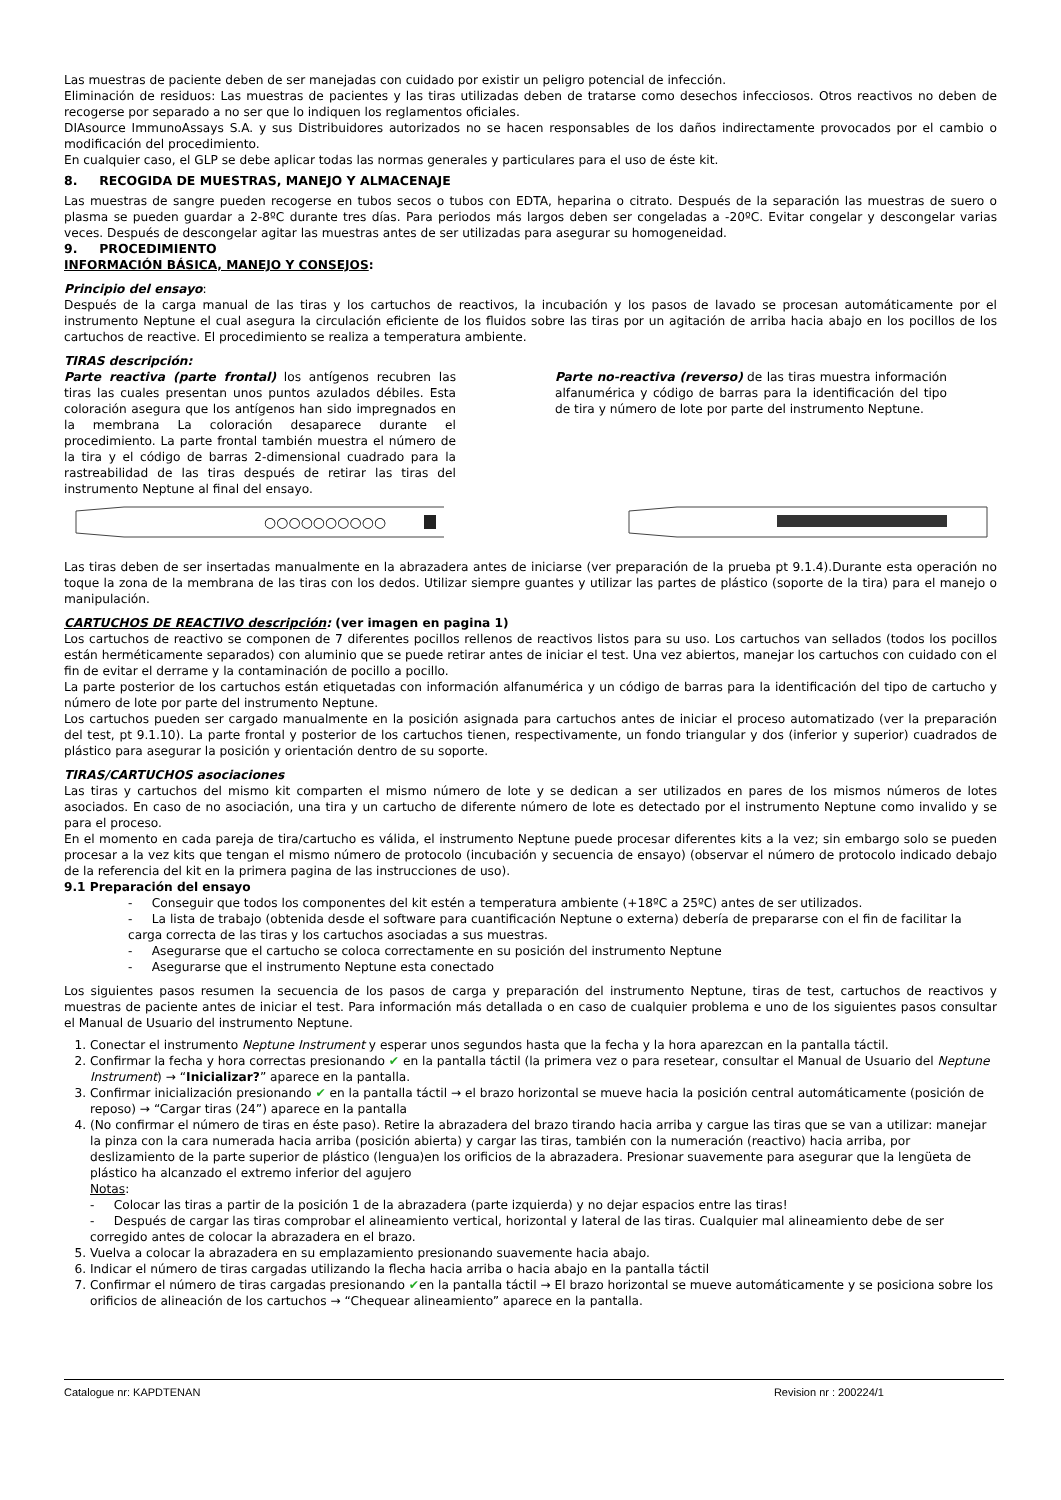Las muestras de paciente deben de ser manejadas con cuidado por existir un peligro potencial de infección.
Eliminación de residuos: Las muestras de pacientes y las tiras utilizadas deben de tratarse como desechos infecciosos. Otros reactivos no deben de recogerse por separado a no ser que lo indiquen los reglamentos oficiales.
DIAsource ImmunoAssays S.A. y sus Distribuidores autorizados no se hacen responsables de los daños indirectamente provocados por el cambio o modificación del procedimiento.
En cualquier caso, el GLP se debe aplicar todas las normas generales y particulares para el uso de éste kit.
8. RECOGIDA DE MUESTRAS, MANEJO Y ALMACENAJE
Las muestras de sangre pueden recogerse en tubos secos o tubos con EDTA, heparina o citrato. Después de la separación las muestras de suero o plasma se pueden guardar a 2-8ºC durante tres días. Para periodos más largos deben ser congeladas a -20ºC. Evitar congelar y descongelar varias veces. Después de descongelar agitar las muestras antes de ser utilizadas para asegurar su homogeneidad.
9. PROCEDIMIENTO
INFORMACIÓN BÁSICA, MANEJO Y CONSEJOS:
Principio del ensayo:
Después de la carga manual de las tiras y los cartuchos de reactivos, la incubación y los pasos de lavado se procesan automáticamente por el instrumento Neptune el cual asegura la circulación eficiente de los fluidos sobre las tiras por un agitación de arriba hacia abajo en los pocillos de los cartuchos de reactive. El procedimiento se realiza a temperatura ambiente.
TIRAS descripción:
Parte reactiva (parte frontal) los antígenos recubren las tiras las cuales presentan unos puntos azulados débiles. Esta coloración asegura que los antígenos han sido impregnados en la membrana La coloración desaparece durante el procedimiento. La parte frontal también muestra el número de la tira y el código de barras 2-dimensional cuadrado para la rastreabilidad de las tiras después de retirar las tiras del instrumento Neptune al final del ensayo.
Parte no-reactiva (reverso) de las tiras muestra información alfanumérica y código de barras para la identificación del tipo de tira y número de lote por parte del instrumento Neptune.
○○○○○○○○○○
Las tiras deben de ser insertadas manualmente en la abrazadera antes de iniciarse (ver preparación de la prueba pt 9.1.4).Durante esta operación no toque la zona de la membrana de las tiras con los dedos. Utilizar siempre guantes y utilizar las partes de plástico (soporte de la tira) para el manejo o manipulación.
CARTUCHOS DE REACTIVO descripción: (ver imagen en pagina 1)
Los cartuchos de reactivo se componen de 7 diferentes pocillos rellenos de reactivos listos para su uso. Los cartuchos van sellados (todos los pocillos están herméticamente separados) con aluminio que se puede retirar antes de iniciar el test. Una vez abiertos, manejar los cartuchos con cuidado con el fin de evitar el derrame y la contaminación de pocillo a pocillo.
La parte posterior de los cartuchos están etiquetadas con información alfanumérica y un código de barras para la identificación del tipo de cartucho y número de lote por parte del instrumento Neptune.
Los cartuchos pueden ser cargado manualmente en la posición asignada para cartuchos antes de iniciar el proceso automatizado (ver la preparación del test, pt 9.1.10). La parte frontal y posterior de los cartuchos tienen, respectivamente, un fondo triangular y dos (inferior y superior) cuadrados de plástico para asegurar la posición y orientación dentro de su soporte.
TIRAS/CARTUCHOS asociaciones
Las tiras y cartuchos del mismo kit comparten el mismo número de lote y se dedican a ser utilizados en pares de los mismos números de lotes asociados. En caso de no asociación, una tira y un cartucho de diferente número de lote es detectado por el instrumento Neptune como invalido y se para el proceso.
En el momento en cada pareja de tira/cartucho es válida, el instrumento Neptune puede procesar diferentes kits a la vez; sin embargo solo se pueden procesar a la vez kits que tengan el mismo número de protocolo (incubación y secuencia de ensayo) (observar el número de protocolo indicado debajo de la referencia del kit en la primera pagina de las instrucciones de uso).
9.1 Preparación del ensayo
- Conseguir que todos los componentes del kit estén a temperatura ambiente (+18ºC a 25ºC) antes de ser utilizados.
- La lista de trabajo (obtenida desde el software para cuantificación Neptune o externa) debería de prepararse con el fin de facilitar la carga correcta de las tiras y los cartuchos asociadas a sus muestras.
- Asegurarse que el cartucho se coloca correctamente en su posición del instrumento Neptune
- Asegurarse que el instrumento Neptune esta conectado
Los siguientes pasos resumen la secuencia de los pasos de carga y preparación del instrumento Neptune, tiras de test, cartuchos de reactivos y muestras de paciente antes de iniciar el test. Para información más detallada o en caso de cualquier problema e uno de los siguientes pasos consultar el Manual de Usuario del instrumento Neptune.
1. Conectar el instrumento Neptune Instrument y esperar unos segundos hasta que la fecha y la hora aparezcan en la pantalla táctil.
2. Confirmar la fecha y hora correctas presionando ✔ en la pantalla táctil (la primera vez o para resetear, consultar el Manual de Usuario del Neptune Instrument) → “Inicializar?” aparece en la pantalla.
3. Confirmar inicialización presionando ✔ en la pantalla táctil → el brazo horizontal se mueve hacia la posición central automáticamente (posición de reposo) → “Cargar tiras (24”) aparece en la pantalla
4. (No confirmar el número de tiras en éste paso). Retire la abrazadera del brazo tirando hacia arriba y cargue las tiras que se van a utilizar: manejar la pinza con la cara numerada hacia arriba (posición abierta) y cargar las tiras, también con la numeración (reactivo) hacia arriba, por deslizamiento de la parte superior de plástico (lengua)en los orificios de la abrazadera. Presionar suavemente para asegurar que la lengüeta de plástico ha alcanzado el extremo inferior del agujero
Notas:
- Colocar las tiras a partir de la posición 1 de la abrazadera (parte izquierda) y no dejar espacios entre las tiras!
- Después de cargar las tiras comprobar el alineamiento vertical, horizontal y lateral de las tiras. Cualquier mal alineamiento debe de ser corregido antes de colocar la abrazadera en el brazo.
5. Vuelva a colocar la abrazadera en su emplazamiento presionando suavemente hacia abajo.
6. Indicar el número de tiras cargadas utilizando la flecha hacia arriba o hacia abajo en la pantalla táctil
7. Confirmar el número de tiras cargadas presionando ✔en la pantalla táctil → El brazo horizontal se mueve automáticamente y se posiciona sobre los orificios de alineación de los cartuchos → “Chequear alineamiento” aparece en la pantalla.
Catalogue nr: KAPDTENAN Revision nr : 200224/1